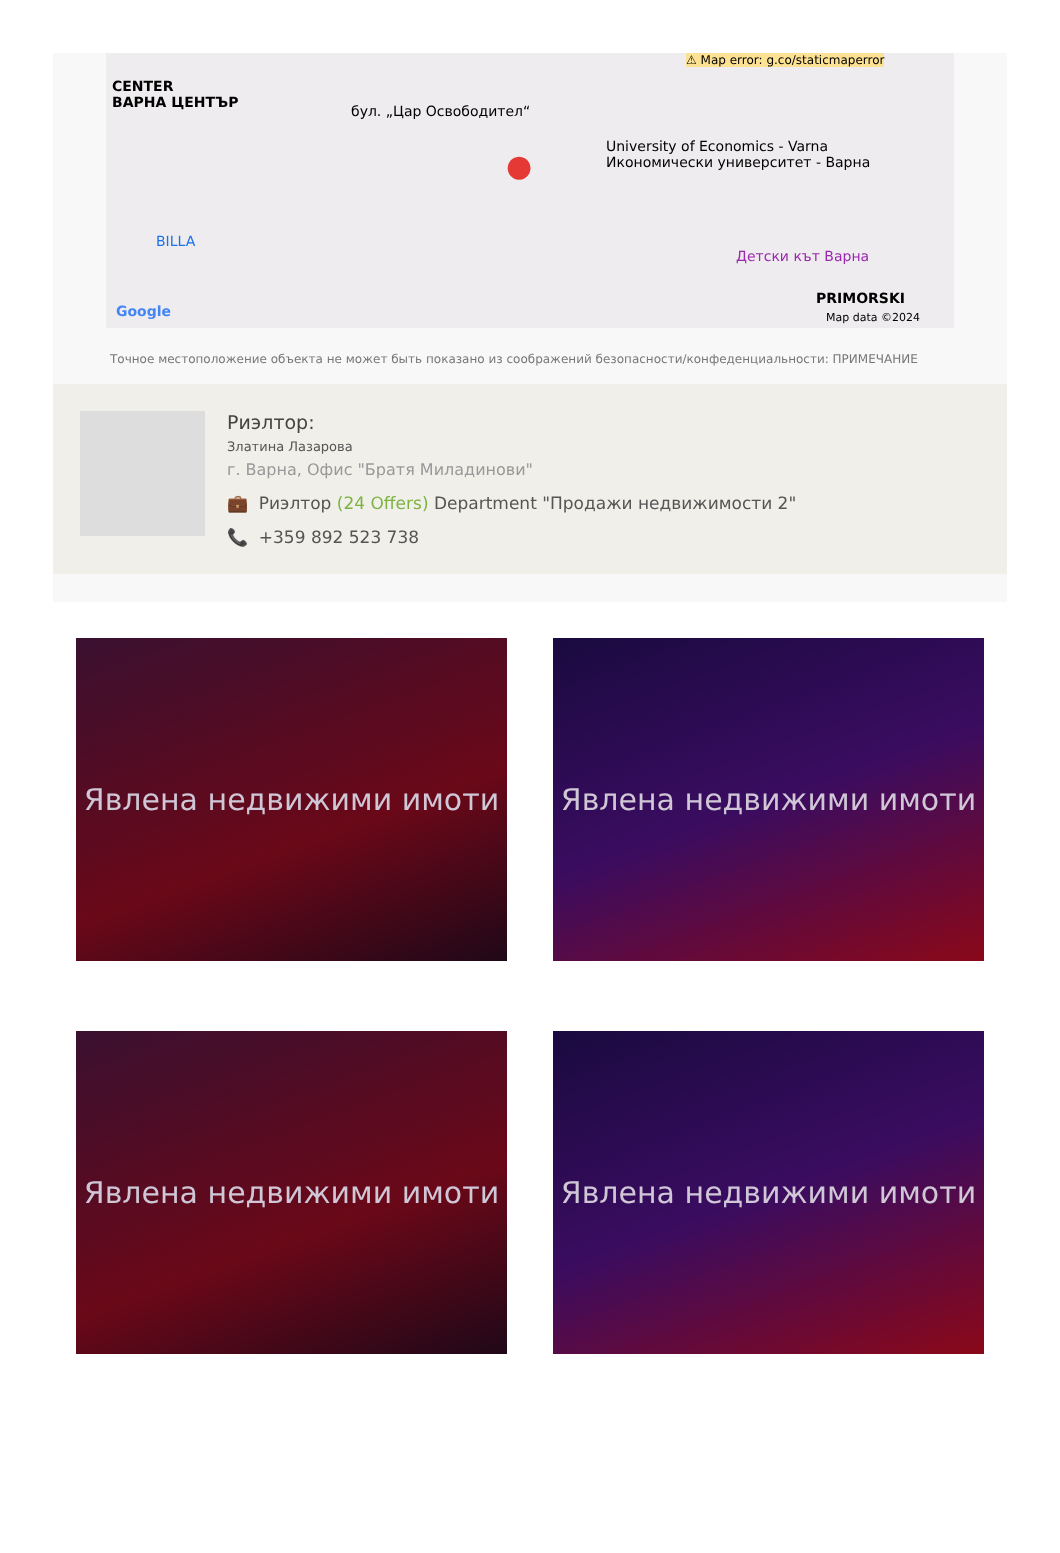CENTER
ВАРНА ЦЕНТЪР бул. „Цар Освободител“
BILLA
University of Economics - Varna
Икономически университет - Варна
Детски кът Варна
PRIMORSKI
⚠ Map error: g.co/staticmaperror
Google Map data ©2024
●
Точное местоположение объекта не может быть показано из соображений безопасности/конфеденциальности: ПРИМЕЧАНИЕ
Риэлтор:
Златина Лазарова
г. Варна, Офис "Братя Миладинови"
💼 Риэлтор (24 Offers) Department "Продажи недвижимости 2"
📞 +359 892 523 738
Явлена недвижими имоти
Явлена недвижими имоти
Явлена недвижими имоти
Явлена недвижими имоти